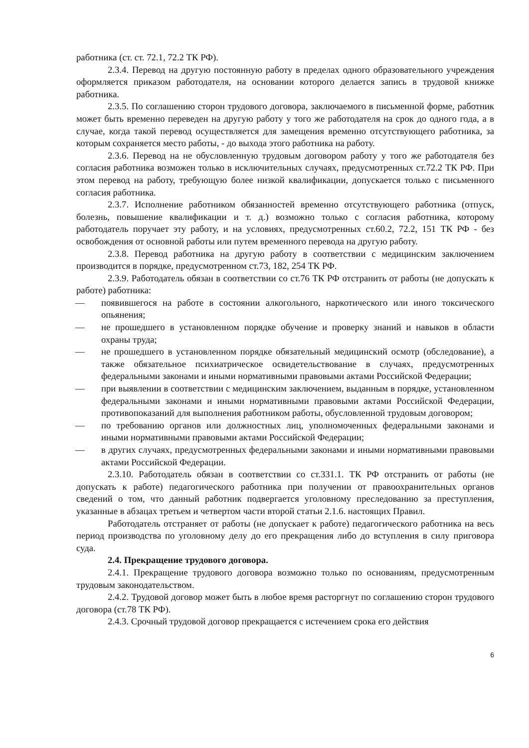работника (ст. ст. 72.1, 72.2 ТК РФ).
2.3.4. Перевод на другую постоянную работу в пределах одного образовательного учреждения оформляется приказом работодателя, на основании которого делается запись в трудовой книжке работника.
2.3.5. По соглашению сторон трудового договора, заключаемого в письменной форме, работник может быть временно переведен на другую работу у того же работодателя на срок до одного года, а в случае, когда такой перевод осуществляется для замещения временно отсутствующего работника, за которым сохраняется место работы, - до выхода этого работника на работу.
2.3.6. Перевод на не обусловленную трудовым договором работу у того же работодателя без согласия работника возможен только в исключительных случаях, предусмотренных ст.72.2 ТК РФ. При этом перевод на работу, требующую более низкой квалификации, допускается только с письменного согласия работника.
2.3.7. Исполнение работником обязанностей временно отсутствующего работника (отпуск, болезнь, повышение квалификации и т. д.) возможно только с согласия работника, которому работодатель поручает эту работу, и на условиях, предусмотренных ст.60.2, 72.2, 151 ТК РФ - без освобождения от основной работы или путем временного перевода на другую работу.
2.3.8. Перевод работника на другую работу в соответствии с медицинским заключением производится в порядке, предусмотренном ст.73, 182, 254 ТК РФ.
2.3.9. Работодатель обязан в соответствии со ст.76 ТК РФ отстранить от работы (не допускать к работе) работника:
— появившегося на работе в состоянии алкогольного, наркотического или иного токсического опьянения;
— не прошедшего в установленном порядке обучение и проверку знаний и навыков в области охраны труда;
— не прошедшего в установленном порядке обязательный медицинский осмотр (обследование), а также обязательное психиатрическое освидетельствование в случаях, предусмотренных федеральными законами и иными нормативными правовыми актами Российской Федерации;
— при выявлении в соответствии с медицинским заключением, выданным в порядке, установленном федеральными законами и иными нормативными правовыми актами Российской Федерации, противопоказаний для выполнения работником работы, обусловленной трудовым договором;
— по требованию органов или должностных лиц, уполномоченных федеральными законами и иными нормативными правовыми актами Российской Федерации;
— в других случаях, предусмотренных федеральными законами и иными нормативными правовыми актами Российской Федерации.
2.3.10. Работодатель обязан в соответствии со ст.331.1. ТК РФ отстранить от работы (не допускать к работе) педагогического работника при получении от правоохранительных органов сведений о том, что данный работник подвергается уголовному преследованию за преступления, указанные в абзацах третьем и четвертом части второй статьи 2.1.6. настоящих Правил.
Работодатель отстраняет от работы (не допускает к работе) педагогического работника на весь период производства по уголовному делу до его прекращения либо до вступления в силу приговора суда.
2.4. Прекращение трудового договора.
2.4.1. Прекращение трудового договора возможно только по основаниям, предусмотренным трудовым законодательством.
2.4.2. Трудовой договор может быть в любое время расторгнут по соглашению сторон трудового договора (ст.78 ТК РФ).
2.4.3. Срочный трудовой договор прекращается с истечением срока его действия
6